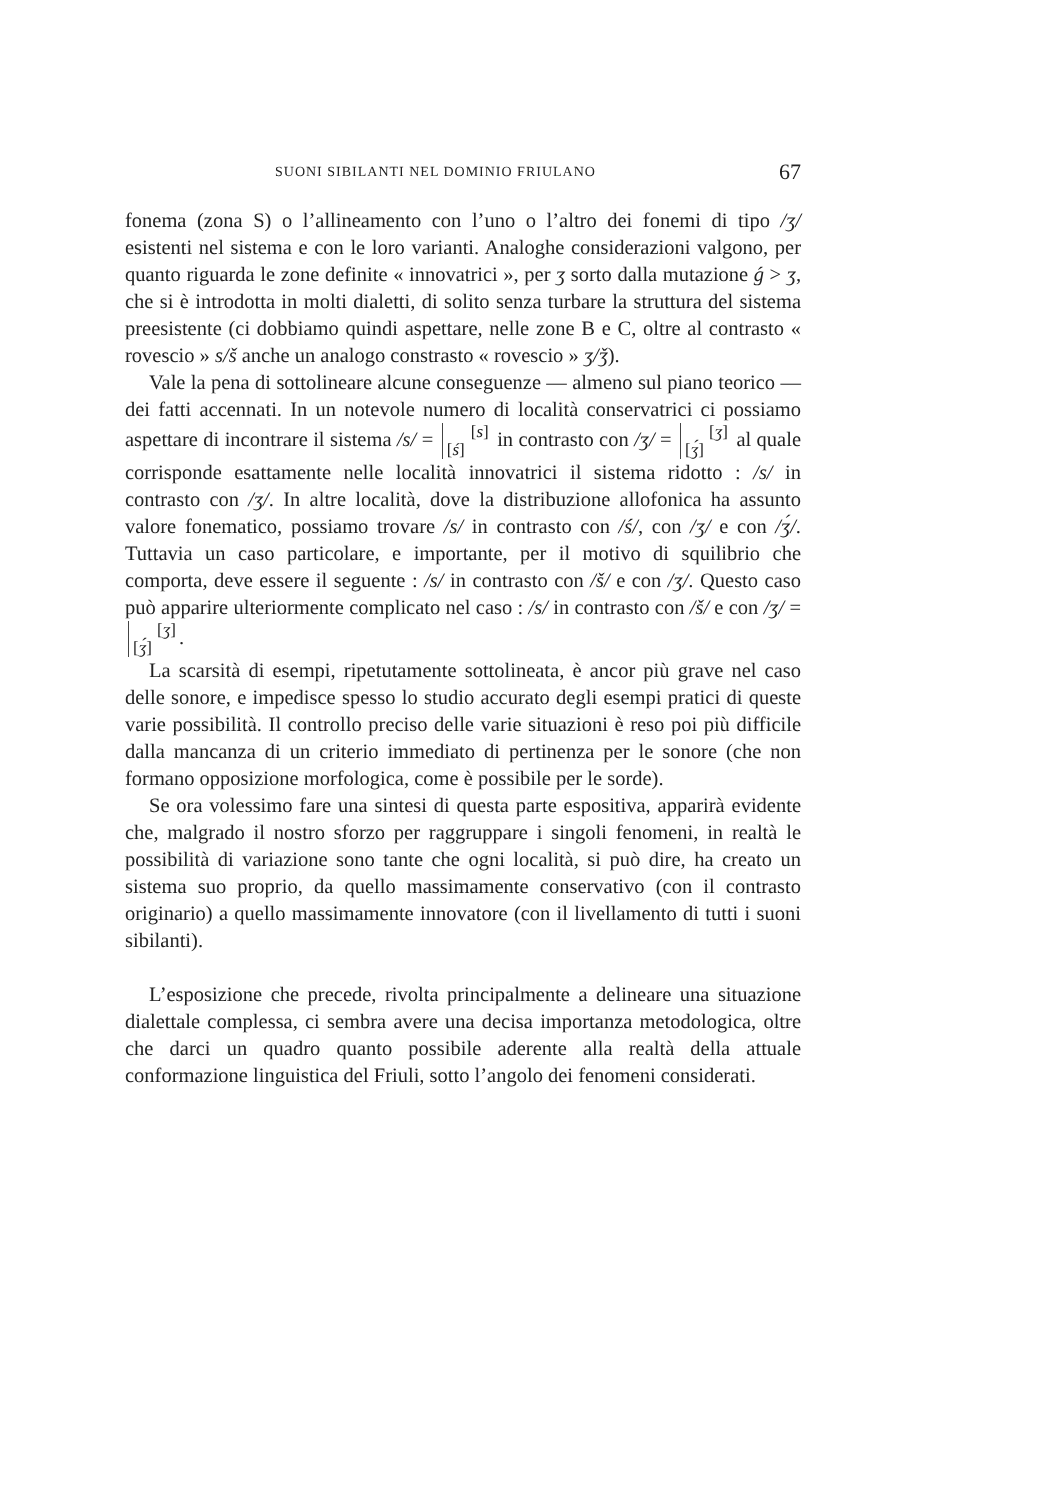SUONI SIBILANTI NEL DOMINIO FRIULANO 67
fonema (zona S) o l’allineamento con l’uno o l’altro dei fonemi di tipo /ʒ/ esistenti nel sistema e con le loro varianti. Analoghe considerazioni valgono, per quanto riguarda le zone definite « innovatrici », per ʒ sorto dalla mutazione ǵ > ʒ, che si è introdotta in molti dialetti, di solito senza turbare la struttura del sistema preesistente (ci dobbiamo quindi aspettare, nelle zone B e C, oltre al contrasto « rovescio » s/š anche un analogo constrasto « rovescio » ʒ/ǯ).
Vale la pena di sottolineare alcune conseguenze — almeno sul piano teorico — dei fatti accennati. In un notevole numero di località conservatrici ci possiamo aspettare di incontrare il sistema /s/ = [s]
[ś] in contrasto con /ʒ/ = [ʒ]
[ʒ́] al quale corrisponde esattamente nelle località innovatrici il sistema ridotto : /s/ in contrasto con /ʒ/. In altre località, dove la distribuzione allofonica ha assunto valore fonematico, possiamo trovare /s/ in contrasto con /ś/, con /ʒ/ e con /ʒ́/. Tuttavia un caso particolare, e importante, per il motivo di squilibrio che comporta, deve essere il seguente : /s/ in contrasto con /š/ e con /ʒ/. Questo caso può apparire ulteriormente complicato nel caso : /s/ in contrasto con /š/ e con /ʒ/ = [ʒ]
[ʒ́].
La scarsità di esempi, ripetutamente sottolineata, è ancor più grave nel caso delle sonore, e impedisce spesso lo studio accurato degli esempi pratici di queste varie possibilità. Il controllo preciso delle varie situazioni è reso poi più difficile dalla mancanza di un criterio immediato di pertinenza per le sonore (che non formano opposizione morfologica, come è possibile per le sorde).
Se ora volessimo fare una sintesi di questa parte espositiva, apparirà evidente che, malgrado il nostro sforzo per raggruppare i singoli fenomeni, in realtà le possibilità di variazione sono tante che ogni località, si può dire, ha creato un sistema suo proprio, da quello massimamente conservativo (con il contrasto originario) a quello massimamente innovatore (con il livellamento di tutti i suoni sibilanti).
L’esposizione che precede, rivolta principalmente a delineare una situazione dialettale complessa, ci sembra avere una decisa importanza metodologica, oltre che darci un quadro quanto possibile aderente alla realtà della attuale conformazione linguistica del Friuli, sotto l’angolo dei fenomeni considerati.